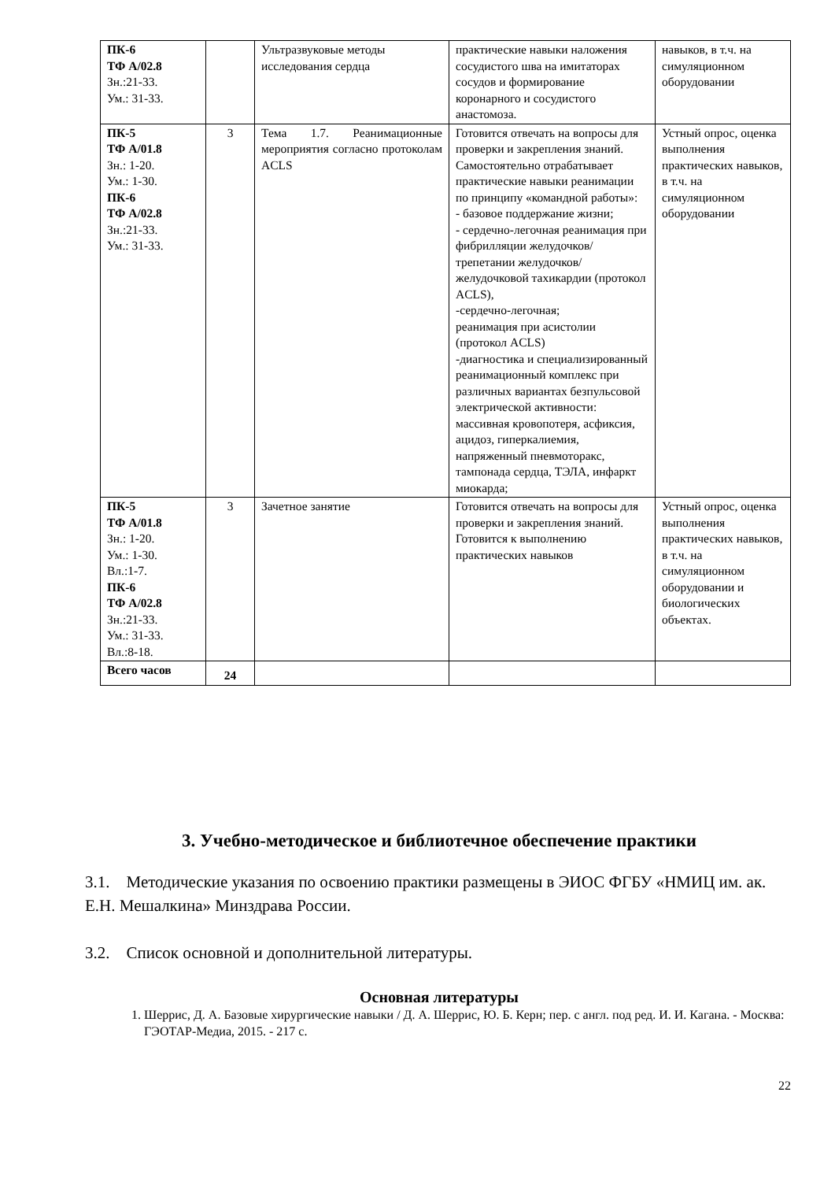| ПК-6 ТФ А/02.8 Зн.:21-33. Ум.: 31-33. | | Ультразвуковые методы исследования сердца | практические навыки наложения сосудистого шва на имитаторах сосудов и формирование коронарного и сосудистого анастомоза. | навыков, в т.ч. на симуляционном оборудовании |
| ПК-5 ТФ А/01.8 Зн.: 1-20. Ум.: 1-30. ПК-6 ТФ А/02.8 Зн.:21-33. Ум.: 31-33. | 3 | Тема 1.7. Реанимационные мероприятия согласно протоколам ACLS | Готовится отвечать на вопросы для проверки и закрепления знаний. Самостоятельно отрабатывает практические навыки реанимации по принципу «командной работы»: - базовое поддержание жизни; - сердечно-легочная реанимация при фибрилляции желудочков/трепетании желудочков/желудочковой тахикардии (протокол ACLS), -сердечно-легочная; реанимация при асистолии (протокол ACLS) -диагностика и специализированный реанимационный комплекс при различных вариантах безпульсовой электрической активности: массивная кровопотеря, асфиксия, ацидоз, гиперкалиемия, напряженный пневмоторакс, тампонада сердца, ТЭЛА, инфаркт миокарда; | Устный опрос, оценка выполнения практических навыков, в т.ч. на симуляционном оборудовании |
| ПК-5 ТФ А/01.8 Зн.: 1-20. Ум.: 1-30. Вл.:1-7. ПК-6 ТФ А/02.8 Зн.:21-33. Ум.: 31-33. Вл.:8-18. | 3 | Зачетное занятие | Готовится отвечать на вопросы для проверки и закрепления знаний. Готовится к выполнению практических навыков | Устный опрос, оценка выполнения практических навыков, в т.ч. на симуляционном оборудовании и биологических объектах. |
| Всего часов | 24 | | | |
3. Учебно-методическое и библиотечное обеспечение практики
3.1. Методические указания по освоению практики размещены в ЭИОС ФГБУ «НМИЦ им. ак. Е.Н. Мешалкина» Минздрава России.
3.2. Список основной и дополнительной литературы.
Основная литературы
1. Шеррис, Д. А. Базовые хирургические навыки / Д. А. Шеррис, Ю. Б. Керн; пер. с англ. под ред. И. И. Кагана. - Москва: ГЭОТАР-Медиа, 2015. - 217 с.
22